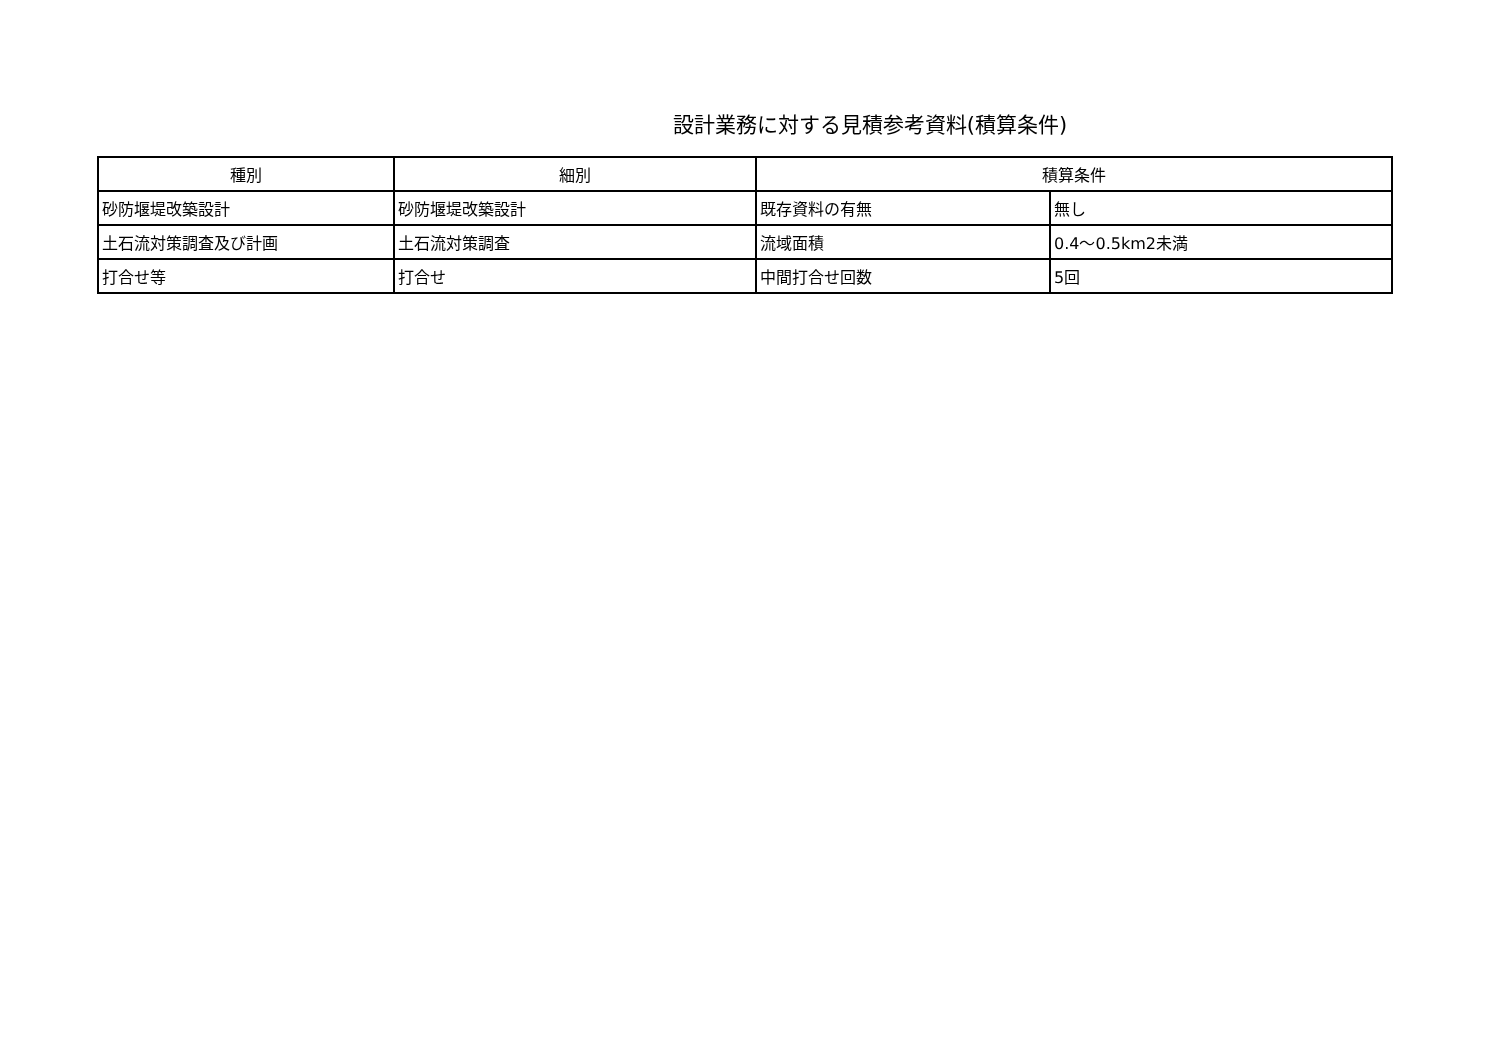設計業務に対する見積参考資料(積算条件)
| 種別 | 細別 | 積算条件 | |
| --- | --- | --- | --- |
| 砂防堰堤改築設計 | 砂防堰堤改築設計 | 既存資料の有無 | 無し |
| 土石流対策調査及び計画 | 土石流対策調査 | 流域面積 | 0.4～0.5km2未満 |
| 打合せ等 | 打合せ | 中間打合せ回数 | 5回 |